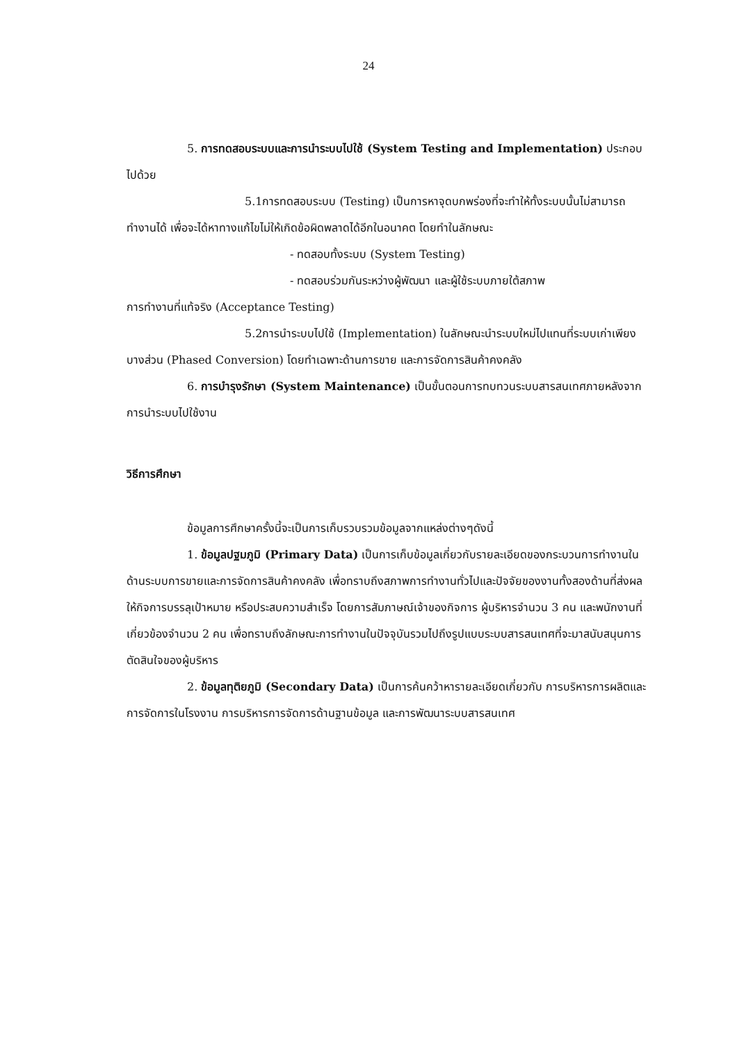24
5. การทดสอบระบบและการนำระบบไปใช้ (System Testing and Implementation) ประกอบไปด้วย
5.1การทดสอบระบบ (Testing) เป็นการหาจุดบกพร่องที่จะทำให้ทั้งระบบนั้นไม่สามารถทำงานได้ เพื่อจะได้หาทางแก้ไขไม่ให้เกิดข้อผิดพลาดได้อีกในอนาคต โดยทำในลักษณะ
- ทดสอบทั้งระบบ (System Testing)
- ทดสอบร่วมกันระหว่างผู้พัฒนา และผู้ใช้ระบบภายใต้สภาพ
การทำงานที่แท้จริง (Acceptance Testing)
5.2การนำระบบไปใช้ (Implementation) ในลักษณะนำระบบใหม่ไปแทนที่ระบบเก่าเพียงบางส่วน (Phased Conversion) โดยทำเฉพาะด้านการขาย และการจัดการสินค้าคงคลัง
6. การบำรุงรักษา (System Maintenance) เป็นขั้นตอนการทบทวนระบบสารสนเทศภายหลังจากการนำระบบไปใช้งาน
วิธีการศึกษา
ข้อมูลการศึกษาครั้งนี้จะเป็นการเก็บรวบรวมข้อมูลจากแหล่งต่างๆดังนี้
1. ข้อมูลปฐมภูมิ (Primary Data) เป็นการเก็บข้อมูลเกี่ยวกับรายละเอียดของกระบวนการทำงานในด้านระบบการขายและการจัดการสินค้าคงคลัง เพื่อทราบถึงสภาพการทำงานทั่วไปและปัจจัยของงานทั้งสองด้านที่ส่งผลให้กิจการบรรลุเป้าหมาย หรือประสบความสำเร็จ โดยการสัมภาษณ์เจ้าของกิจการ ผู้บริหารจำนวน 3 คน และพนักงานที่เกี่ยวข้องจำนวน 2 คน เพื่อทราบถึงลักษณะการทำงานในปัจจุบันรวมไปถึงรูปแบบระบบสารสนเทศที่จะมาสนับสนุนการตัดสินใจของผู้บริหาร
2. ข้อมูลทุติยภูมิ (Secondary Data) เป็นการค้นคว้าหารายละเอียดเกี่ยวกับ การบริหารการผลิตและการจัดการในโรงงาน การบริหารการจัดการด้านฐานข้อมูล และการพัฒนาระบบสารสนเทศ